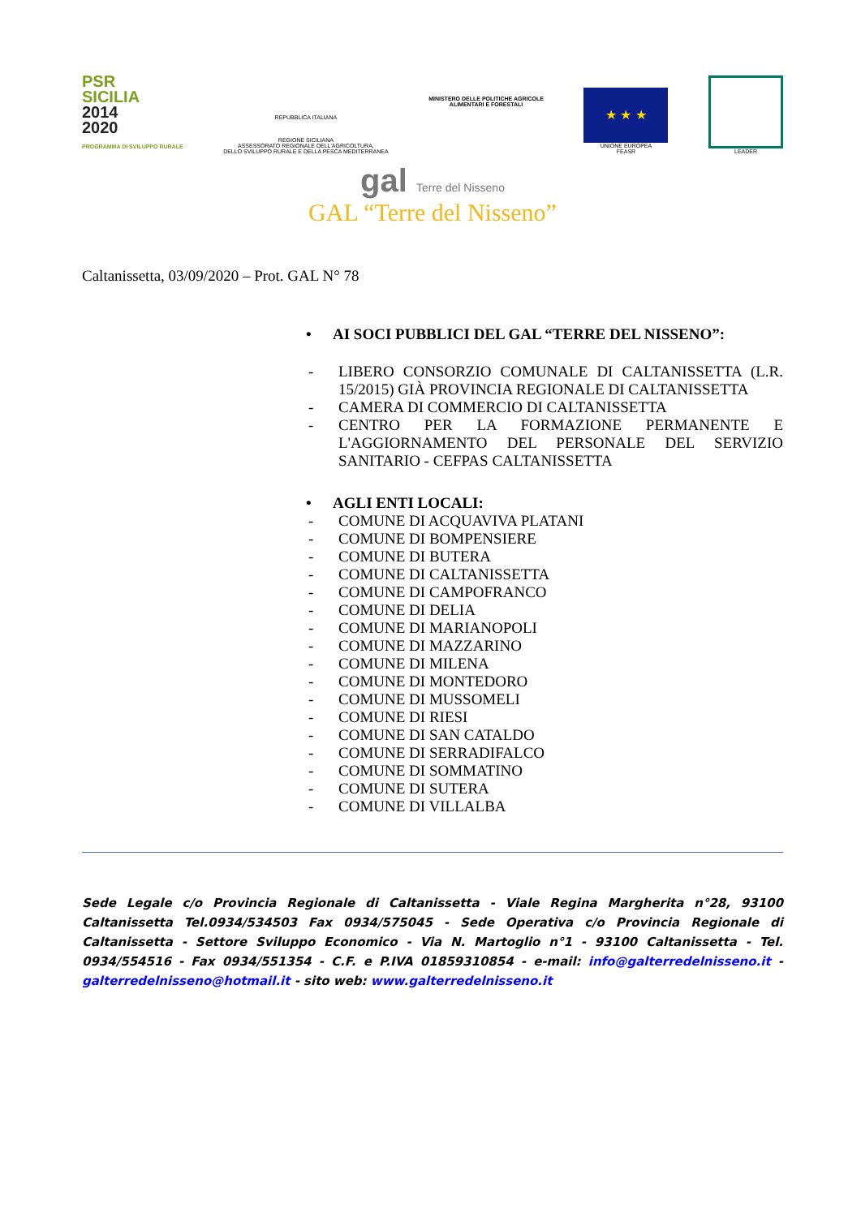PSR
SICILIA
2014
2020
PROGRAMMA DI SVILUPPO RURALE
REPUBBLICA ITALIANA
REGIONE SICILIANA
ASSESSORATO REGIONALE DELL'AGRICOLTURA,
DELLO SVILUPPO RURALE E DELLA PESCA MEDITERRANEA
MINISTERO DELLE POLITICHE AGRICOLE
ALIMENTARI E FORESTALI
★ ★ ★
UNIONE EUROPEA
FEASR
LEADER
gal Terre del Nisseno
GAL “Terre del Nisseno”
Caltanissetta, 03/09/2020 – Prot. GAL N° 78
• AI SOCI PUBBLICI DEL GAL “TERRE DEL NISSENO”:
- LIBERO CONSORZIO COMUNALE DI CALTANISSETTA (L.R. 15/2015) GIÀ PROVINCIA REGIONALE DI CALTANISSETTA
- CAMERA DI COMMERCIO DI CALTANISSETTA
- CENTRO PER LA FORMAZIONE PERMANENTE E L'AGGIORNAMENTO DEL PERSONALE DEL SERVIZIO SANITARIO - CEFPAS CALTANISSETTA
• AGLI ENTI LOCALI:
- COMUNE DI ACQUAVIVA PLATANI
- COMUNE DI BOMPENSIERE
- COMUNE DI BUTERA
- COMUNE DI CALTANISSETTA
- COMUNE DI CAMPOFRANCO
- COMUNE DI DELIA
- COMUNE DI MARIANOPOLI
- COMUNE DI MAZZARINO
- COMUNE DI MILENA
- COMUNE DI MONTEDORO
- COMUNE DI MUSSOMELI
- COMUNE DI RIESI
- COMUNE DI SAN CATALDO
- COMUNE DI SERRADIFALCO
- COMUNE DI SOMMATINO
- COMUNE DI SUTERA
- COMUNE DI VILLALBA
Sede Legale c/o Provincia Regionale di Caltanissetta - Viale Regina Margherita n°28, 93100 Caltanissetta Tel.0934/534503 Fax 0934/575045 - Sede Operativa c/o Provincia Regionale di Caltanissetta - Settore Sviluppo Economico - Via N. Martoglio n°1 - 93100 Caltanissetta - Tel. 0934/554516 - Fax 0934/551354 - C.F. e P.IVA 01859310854 - e-mail: info@galterredelnisseno.it - galterredelnisseno@hotmail.it - sito web: www.galterredelnisseno.it